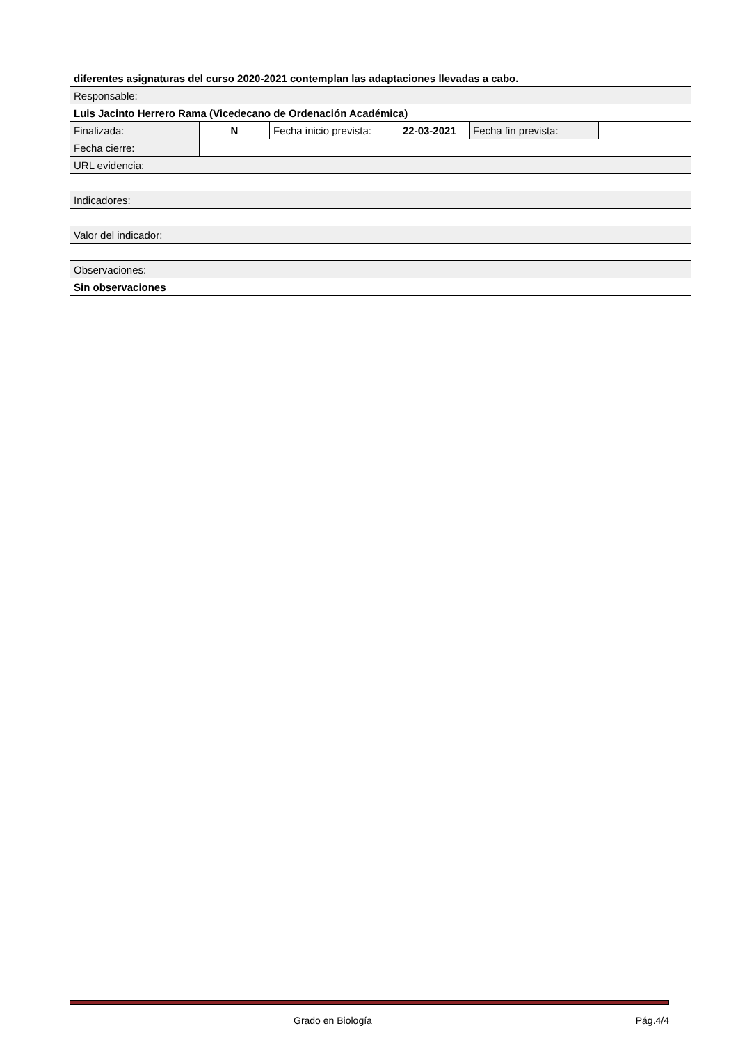| diferentes asignaturas del curso 2020-2021 contemplan las adaptaciones llevadas a cabo. | | | | | |
| Responsable: | | | | | |
| Luis Jacinto Herrero Rama (Vicedecano de Ordenación Académica) | | | | | |
| Finalizada: | N | Fecha inicio prevista: | 22-03-2021 | Fecha fin prevista: | |
| Fecha cierre: | | | | | |
| URL evidencia: | | | | | |
| Indicadores: | | | | | |
| Valor del indicador: | | | | | |
| Observaciones: | | | | | |
| Sin observaciones | | | | | |
Grado en Biología Pág.4/4